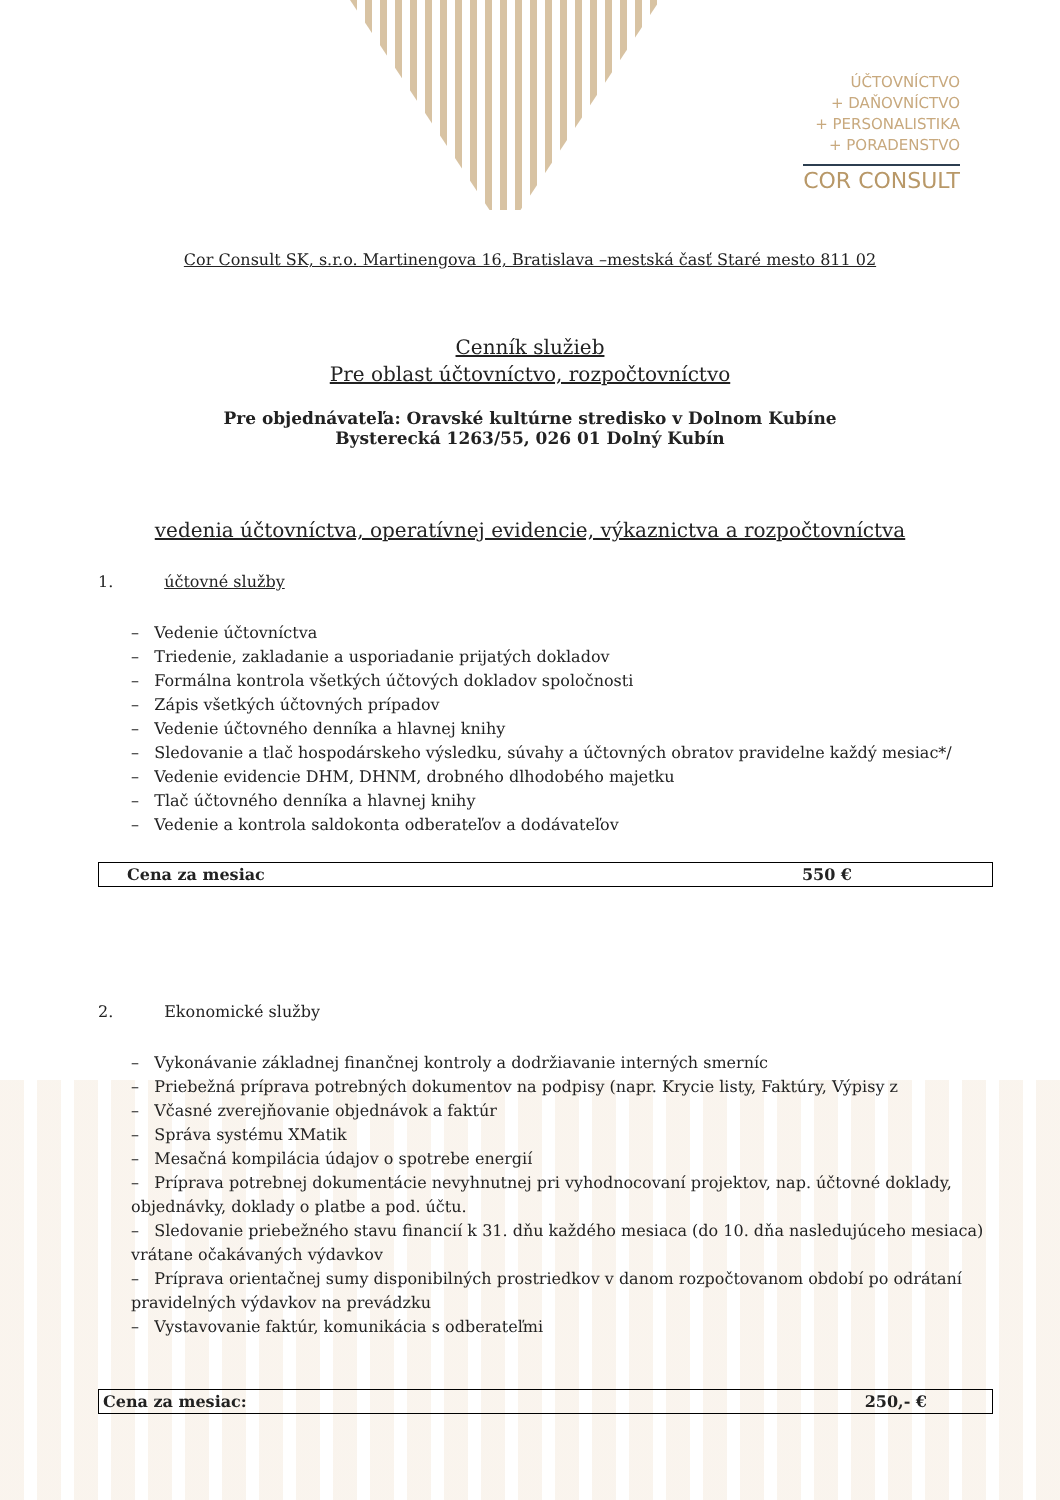ÚČTOVNÍCTVO
+ DAŇOVNÍCTVO
+ PERSONALISTIKA
+ PORADENSTVO
COR CONSULT
Cor Consult SK, s.r.o. Martinengova 16, Bratislava –mestská časť Staré mesto 811 02
Cenník služieb
Pre oblast účtovníctvo, rozpočtovníctvo
Pre objednávateľa: Oravské kultúrne stredisko v Dolnom Kubíne
Bysterecká 1263/55, 026 01 Dolný Kubín
vedenia účtovníctva, operatívnej evidencie, výkaznictva a rozpočtovníctva
1. účtovné služby
– Vedenie účtovníctva
– Triedenie, zakladanie a usporiadanie prijatých dokladov
– Formálna kontrola všetkých účtových dokladov spoločnosti
– Zápis všetkých účtovných prípadov
– Vedenie účtovného denníka a hlavnej knihy
– Sledovanie a tlač hospodárskeho výsledku, súvahy a účtovných obratov pravidelne každý mesiac*/
– Vedenie evidencie DHM, DHNM, drobného dlhodobého majetku
– Tlač účtovného denníka a hlavnej knihy
– Vedenie a kontrola saldokonta odberateľov a dodávateľov
| Cena za mesiac | 550 € |
2. Ekonomické služby
– Vykonávanie základnej finančnej kontroly a dodržiavanie interných smerníc
– Priebežná príprava potrebných dokumentov na podpisy (napr. Krycie listy, Faktúry, Výpisy z
– Včasné zverejňovanie objednávok a faktúr
– Správa systému XMatik
– Mesačná kompilácia údajov o spotrebe energií
– Príprava potrebnej dokumentácie nevyhnutnej pri vyhodnocovaní projektov, nap. účtovné doklady, objednávky, doklady o platbe a pod. účtu.
– Sledovanie priebežného stavu financií k 31. dňu každého mesiaca (do 10. dňa nasledujúceho mesiaca) vrátane očakávaných výdavkov
– Príprava orientačnej sumy disponibilných prostriedkov v danom rozpočtovanom období po odrátaní pravidelných výdavkov na prevádzku
– Vystavovanie faktúr, komunikácia s odberateľmi
| Cena za mesiac: | 250,- € |